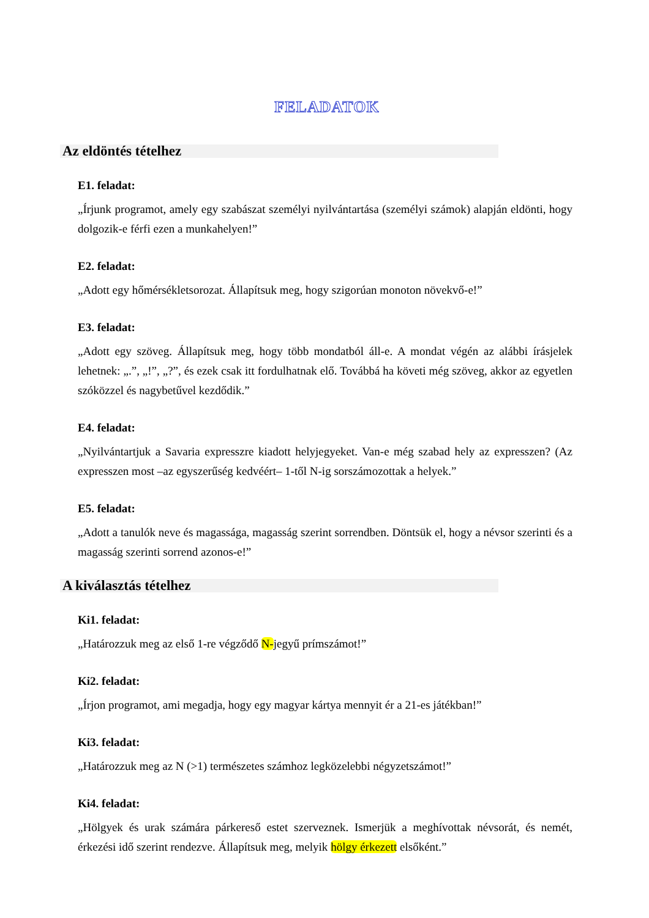FELADATOK
Az eldöntés tételhez
E1. feladat:
„Írjunk programot, amely egy szabászat személyi nyilvántartása (személyi számok) alapján eldönti, hogy dolgozik-e férfi ezen a munkahelyen!”
E2. feladat:
„Adott egy hőmérsékletsorozat. Állapítsuk meg, hogy szigorúan monoton növekvő-e!”
E3. feladat:
„Adott egy szöveg. Állapítsuk meg, hogy több mondatból áll-e. A mondat végén az alábbi írásjelek lehetnek: „.”, „!”, „?”, és ezek csak itt fordulhatnak elő. Továbbá ha követi még szöveg, akkor az egyetlen szóközzel és nagybetűvel kezdődik.”
E4. feladat:
„Nyilvántartjuk a Savaria expresszre kiadott helyjegyeket. Van-e még szabad hely az expresszen? (Az expresszen most –az egyszerűség kedvéért– 1-től N-ig sorszámozottak a helyek.”
E5. feladat:
„Adott a tanulók neve és magassága, magasság szerint sorrendben. Döntsük el, hogy a névsor szerinti és a magasság szerinti sorrend azonos-e!”
A kiválasztás tételhez
Ki1. feladat:
„Határozzuk meg az első 1-re végződő N-jegyű prímszámot!”
Ki2. feladat:
„Írjon programot, ami megadja, hogy egy magyar kártya mennyit ér a 21-es játékban!”
Ki3. feladat:
„Határozzuk meg az N (>1) természetes számhoz legközelebbi négyzetszámot!”
Ki4. feladat:
„Hölgyek és urak számára párkereső estet szerveznek. Ismerjük a meghívottak névsorát, és nemét, érkezési idő szerint rendezve. Állapítsuk meg, melyik hölgy érkezett elsőként.”